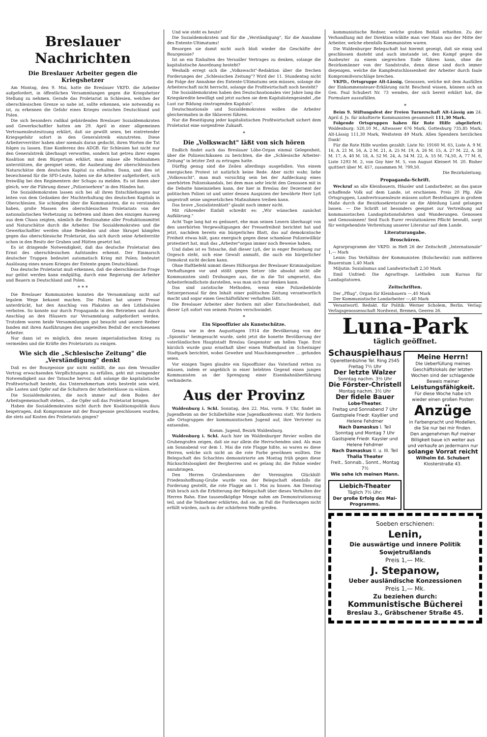Breslauer Nachrichten
Die Breslauer Arbeiter gegen die Kriegshetzer
Am Montag, den 9. Mai, hatte die Breslauer VKPD. die Arbeiter aufgefordert, in öffentlichen Versammlungen gegen die Kriegshetzer Stellung zu nehmen. Gerade das Proletariat in Schlesien, welches der oberschlesischen Grenze so nahe ist, sollte erkennen, wie notwendig es ist, zu erkennen die Gefahr eines Krieges zwischen Deutschland und Polen.
Die sich besonders radikal gebärdenden Breslauer Sozialdemokraten und Gewerkschaftler hatten am 29. April in einer allgemeinen Vertrauensleutesitzung erklärt, daß sie gewillt seien, bei eintretender Kriegsgefahr sofort in den Generalstreik einzutreten. Diese Arbeiterverräter haben aber niemals daran gedacht, ihren Worten die Tat folgen zu lassen. Eine Konferenz des ADGB. für Schlesien hat nicht nur den Generalstreik überhaupt verworfen, sondern hat getreu ihrer engen Koalition mit dem Bürgertum erklärt, man müsse alle Maßnahmen unterstützen, die geeignet seien, die Ausbeutung der oberschlesischen Naturschätze dem deutschen Kapital zu erhalten. Dann, und dies ist bezeichnend für die SPD-Leute, haben sie die Arbeiter aufgefordert, sich freiwillig bei den Regimentern der Schupo zu melden. Es ist ihnen aber gleich, wer die Führung dieser „Polizeiwehren" in den Händen hat.
Die Sozialdemokraten lassen sich bei all ihren Entschließungen nur leiten von dem Gedanken der Machterhaltung des deutschen Kapitals in Oberschlesien. Sie schimpfen über die Kommunisten, die es verstanden haben, große Massen des oberschlesischen Proletariats von der nationalistischen Verhetzung zu befreien und ihnen den einzigen Ausweg aus dem Chaos zeigten, nämlich die Besitznahme aller Produktionsmittel und Naturschätze durch die Arbeiter. Die Sozialdemokraten und die Gewerkschaftler werden ohne Bedenken und ohne Skrupel kämpfen gegen das oberschlesische Proletariat, das sich durch seine Arbeiterräte schon in den Besitz der Gruben und Hütten gesetzt hat.
Es ist dringende Notwendigkeit, daß das deutsche Proletariat den Ernst des oberschlesischen Aufstandes erkennt. Der Einmarsch deutscher Truppen bedeutet automatisch Krieg mit Polen; bedeutet Auslösung eines neuen Krieges der Entente gegen Deutschland.
Das deutsche Proletariat muß erkennen, daß die oberschlesische Frage nur gelöst werden kann endgültig, durch eine Regierung der Arbeiter und Bauern in Deutschland und Polen.
* * *
Die Breslauer Kommunisten konnten die Versammlung nicht auf legalem Wege bekannt machen. Die Polizei hat unsere Presse unterdrückt, hat den Anschlag von Plakaten an den Litfaßsäulen verboten. So konnte nur durch Propaganda in den Betrieben und durch Anschlag an den Häusern zur Versammlung aufgefordert werden. Trotzdem waren beide Versammlungen gut besucht und unsere Redner fanden mit ihren Ausführungen den ungeteilten Beifall der erschienenen Arbeiter.
Nur dann ist es möglich, den neuen imperialistischen Krieg zu vermeiden und die Kräfte des Proletariats zu einigen.
Wie sich die „Schlesische Zeitung" die „Verständigung" denkt
Daß es der Bourgeoisie gar nicht einfällt, die aus dem Versailler Vertrag erwachsenden Verpflichtungen zu erfüllen, geht mit zwingender Notwendigkeit aus der Tatsache hervor, daß solange die kapitalistische Profitwirtschaft besteht, das Unternehmertum stets bestrebt sein wird, alle Lasten und Opfer auf die Schultern der Arbeiterklasse zu wälzen.
Die Sozialdemokraten, die noch immer auf dem Boden der Arbeitsgemeinschaft stehen, ... die Opfer soll das Proletariat bringen.
Haben die Sozialdemokraten nicht durch ihre Koalitionspolitik dazu beigetragen, daß Kompromisse mit der Bourgeoisie geschlossen wurden, die stets auf Kosten des Proletariats gingen?
Und wie steht es heute?
Die Sozialdemokraten und für die „Verständigung", für die Annahme des Entente-Ultimatums!
Besorgen sie damit nicht auch bloß wieder die Geschäfte der Bourgeoisie?
Ist an ein Einhalten des Versailler Vertrages zu denken, solange die kapitalistische Anordnung besteht?
Weshalb erregt sich die „Volkswacht"-Redaktion über die frechen Forderungen der „Schlesischen Zeitung"? Wird der 11. Stundentag nicht die Folge der Annahme des Entente-Ultimatums sein müssen, solange die Arbeiterschaft nicht herrscht, solange die Profitwirtschaft noch besteht?
Die Sozialdemokraten haben den Deutschnationalen vier Jahre lang die Kriegskredite bewilligt und jetzt suchen sie dem Kapitalistengesindel „die Lust zur Bildung zinstragenden Kapitals".
Deutschnationale und Sozialdemokraten wollen die Arbeiter gleichermaßen in die Sklaverei führen.
Nur die Beseitigung jeder kapitalistischen Profitwirtschaft sichert dem Proletariat eine sorgenfreie Zukunft.
*
Die „Volkswacht" läßt von sich hören
Endlich findet auch das Breslauer Löbe-Organ einmal Gelegenheit, über die Polizeischikanen zu berichten, die die „Schlesische Arbeiter-Zeitung" in letzter Zeit zu ertragen hatte.
Dürftig genug sind die Zeilen allerdings ausgefallen. Von einem energischen Protest ist natürlich keine Rede. Aber nicht wahr, liebe „Volkswacht", man muß vorsichtig sein bei der Aufdeckung eines unerhörten Polizeiskandals, bei dem man sehr leicht den Genossen mit in die Debatte hineinziehen kann, der hier in Breslau der Dezernent der politischen Polizei ist und unter dessen Auspizien der bewährte Herr Lyß ungestraft seine ungesetzlichen Maßnahmen treiben kann.
Das brave „Sozialistenblatt" glaubt noch immer nicht.
Mit rührender Einfalt schreibt es: „Wir wünschen zunächst Aufklärung."
Acht Tage lang hat es gedauert, ehe man seinen Lesern überhaupt von den unerhörten Vergewaltigungen der Pressefreiheit berichtet hat und jetzt, nachdem bereits ein bürgerliches Blatt, das auf demokratische Freiheit etwas hält, ganz energisch gegen diese schamlose Polizeiwillkür protestiert hat, muß das „Arbeiter"organ immer noch Beweise haben.
Und dabei ist es Tatsache, daß dieser Lyß, der in enger Beziehung zur Orgesch steht, sich eine Gewalt anmaßt, die auch ein bürgerlicher Demokrat nicht decken kann.
Ohne Haftbefehl nimmt dieses Hilfsorgan der Breslauer Kriminalpolizei Verhaftungen vor und stößt gegen Setzer (die absolut nicht alle Kommunisten sind) Drohungen aus, die in die Tat umgesetzt, das Arbeiterfeindlichste darstellen, was man sich nur denken kann.
Das sind zaristische Methoden, wenn eine Polizeibehörde Setzerpersonal für den Inhalt einer politischen Zeitung verantwortlich macht und sogar einen Geschäftsführer verhaften läßt.
Die Breslauer Arbeiter aber fordern mit aller Entschiedenheit, daß dieser Lyß sofort von seinem Posten verschwindet.
*
Ein Sipooffizier als Kunstschütze.
Genau wie in den Augusttagen 1914 die Bevölkerung von der „Spionitis" heimgesucht wurde, sieht jetzt die honette Bevölkerung der vaterländischen Hauptstadt Breslau Gespenster am hellen Tage. Erst kürzlich wurde ganz ernsthaft über einen Waffenfund im Scheitniger Stadtpark berichtet, wobei Gewehre und Maschinengewehre ... gefunden seien.
Vor einigen Tagen glaubte ein Sipooffizier das Vaterland retten zu müssen, indem er angeblich in einer belebten Gegend einen jungen Kommunisten an der Sprengung einer Eisenbahnüberführung verhinderte.
Aus der Provinz
Waldenburg i. Schl. Sonntag, den 22. Mai, vorm. 9 Uhr, findet im Jugendheim an der Schillerhöhe eine Jugendkonferenz statt. Wir fordern alle Ortsgruppen der kommunistischen Jugend auf, ihre Vertreter zu entsenden.
Komm. Jugend, Bezirk Waldenburg.
Waldenburg i. Schl. Auch hier im Waldenburger Revier wollen die Grubengrafen zeigen, daß sie nur allein die Herrschenden sind. Als man am Sonnabend vor dem 1. Mai die rote Flagge hißte, so waren es diese Herren, welche sich nicht an die rote Farbe gewöhnen wollten. Die Belegschaft des Schachtes demonstrierte am Montag früh gegen diese Rücksichtslosigkeit der Bergherren und es gelang ihr, die Fahne wieder anzubringen.
Den Herren Grubenbaronen der Vereinigten Glückhilf-Friedenshoffnung-Grube wurde von der Belegschaft ebenfalls die Forderung gestellt, die rote Flagge am 1. Mai zu hissen. Am Dienstag früh brach sich die Erbitterung der Belegschaft über dieses Verhalten der Herren Bahn. Eine tausendköpfige Menge nahm am Demonstrationszug teil, und die Teilnehmer erklärten, daß sie, im Fall die Forderungen nicht erfüllt würden, auch zu der schärferen Waffe greifen.
kommunistische Redner, welche großen Beifall erhielten. Zu der Verhandlung mit der Direktion wählte man vier Mann aus der Mitte der Arbeiter, welche ebenfalls Kommunisten waren.
Die Waldenburger Belegschaft hat hiermit gezeigt, daß sie einig und geschlossen dasteht und auch imstande ist, den Kampf gegen die Ausbeuter zu einem siegreichen Ende führen kann, ohne die Bezirksmänner von der Sandstraße, denn diese sind doch immer diejenigen, welche die Kampfentschlossenheit der Arbeiter durch faule Kompromißvorschläge brechen.
VKPD., Ortsgruppe Alt-Lässig. Genossen, welche mit dem Ausfüllen der Einkommensteuer-Erklärung nicht Bescheid wissen, können sich an Gen. Paul Schubert Nr. 73 wenden, der sich bereit erklärt hat, die Formulare auszufüllen.
*
Beim 9. Stiftungsfest der Freien Turnerschaft Alt-Lässig am 24. April d. Js. für inhaftierte Kommunisten gesammelt 111,30 Mark.
Folgende Ortsgruppen haben für Rote Hilfe abgeliefert: Waldenburg: 520,10 M., Altwasser 676 Mark, Gottesburg 735,85 Mark, Alt-Lässig 111,30 Mark, Weißstein 49 Mark. Allen Spendern herzlichen Dank!
Für die Rote Hilfe wurden gezahlt: Liste Nr. 19160 M. 65, Liste A. 9 M. 16, A. 21 M. 16, A. 2 M. 21, A. 25 M. 19, A. 26 M. 15, A. 27 M. 22, A. 38 M. 17, A. 40 M. 18, A. 52 M. 24, A. 54 M. 22, A. 55 M. 74,50, A. 77 M. 6, Liste 1293 M. 2, von Goy hier M. 5, von August Kleinert M. 20. Bisher quittiert über M. 457, zusammen M. 799,50.
Die Bezirksleitung.
Propaganda-Schrift.
Weckruf an alle Kleinbauern, Häusler und Landarbeiter, an das ganze schaffende Volk auf dem Lande, ist erschienen. Preis 20 Pfg. Alle Ortsgruppen, Landvertrauensleute müssen sofort Bestellungen in großem Maße durch die Bezirkssekretariate an die Abteilung Land gelangen lassen. — Die Schrift ist besonders geeignet zur Vertreibung auf kommunistischen Landagitationsfahrten und Wanderungen. Genossen und Genossinnen! Seid Euch Eurer revolutionären Pflicht bewußt, sorgt für weitgehendste Verbreitung unserer Literatur auf dem Lande.
Literaturangabe.
Broschüren.
Agrarprogramm der VKPD. in Heft 26 der Zeitschrift „Internationale" 1,— Mark
Lenin: Das Verhältnis der Kommunisten (Bolschewiki) zum mittleren Bauerntum 1,40 Mark
Miljutin: Sozialismus und Landwirtschaft 2,50 Mark
Emil Unfried: Die Agrarfrage. Leitfaden zum Kursus für Landagitatoren.
Zeitschriften.
Der „Pflug", Organ für Kleinbauern —,40 Mark
Der Kommunistische Landarbeiter —,40 Mark
Verantwortl. Redakt. für Politik: Werner Scholem, Berlin. Verlag: Verlagsgenossenschaft Nordwest, Bremen, Geeren 26.
Luna-Park
täglich geöffnet.
Schauspielhaus
Operettenbühne Tel. Ring 2545
Freitag 7½ Uhr
Der letzte Walzer
Sonntag nachm. 3½ Uhr
Die Förster-Christell
Montag nachm. 3½ Uhr
Der fidele Bauer
Lobe-Theater.
Freitag und Sonnabend 7 Uhr
Gastspiele Friedr. Kayßler und Helene Fehdmer
Nach Damaskus I. Teil
Sonntag und Montag 7 Uhr
Gastspiele Friedr. Kaysler und Helene Fehdmer
Nach Damaskus II. u. III. Teil
Thalia Theater
Freit., Sonnab., Sonnt., Montag 7½
Wie sehe ich meinen Mann.
Liebich-Theater
Täglich 7½ Uhr:
Der große Erfolg des Mai-Programms.
Meine Herrn!
Die Ueberfüllung meines Geschäftslokals der letzten Wochen sind der schlagende Beweis meiner
Leistungsfähigkeit.
Für diese Woche habe ich wieder einen großen Posten
Anzüge
in Farbenpracht und Modellen, die Sie nur bei mir finden.
Den angenehmen Ruf meiner Billigkeit baue ich weiter aus und verkaufe an jedermann nur
solange Vorrat reicht
Wilhelm Ed. Schubert
Klosterstraße 43.
Soeben erschienen:
Lenin,
Die auswärtige und innere Politik Sowjetrußlands
Preis 1,— Mk.
J. Stepanow,
Ueber ausländische Konzessionen
Preis 1,— Mk.
Zu beziehen durch:
Kommunistische Bücherei
Breslau 3., Gräbschener Straße 45.